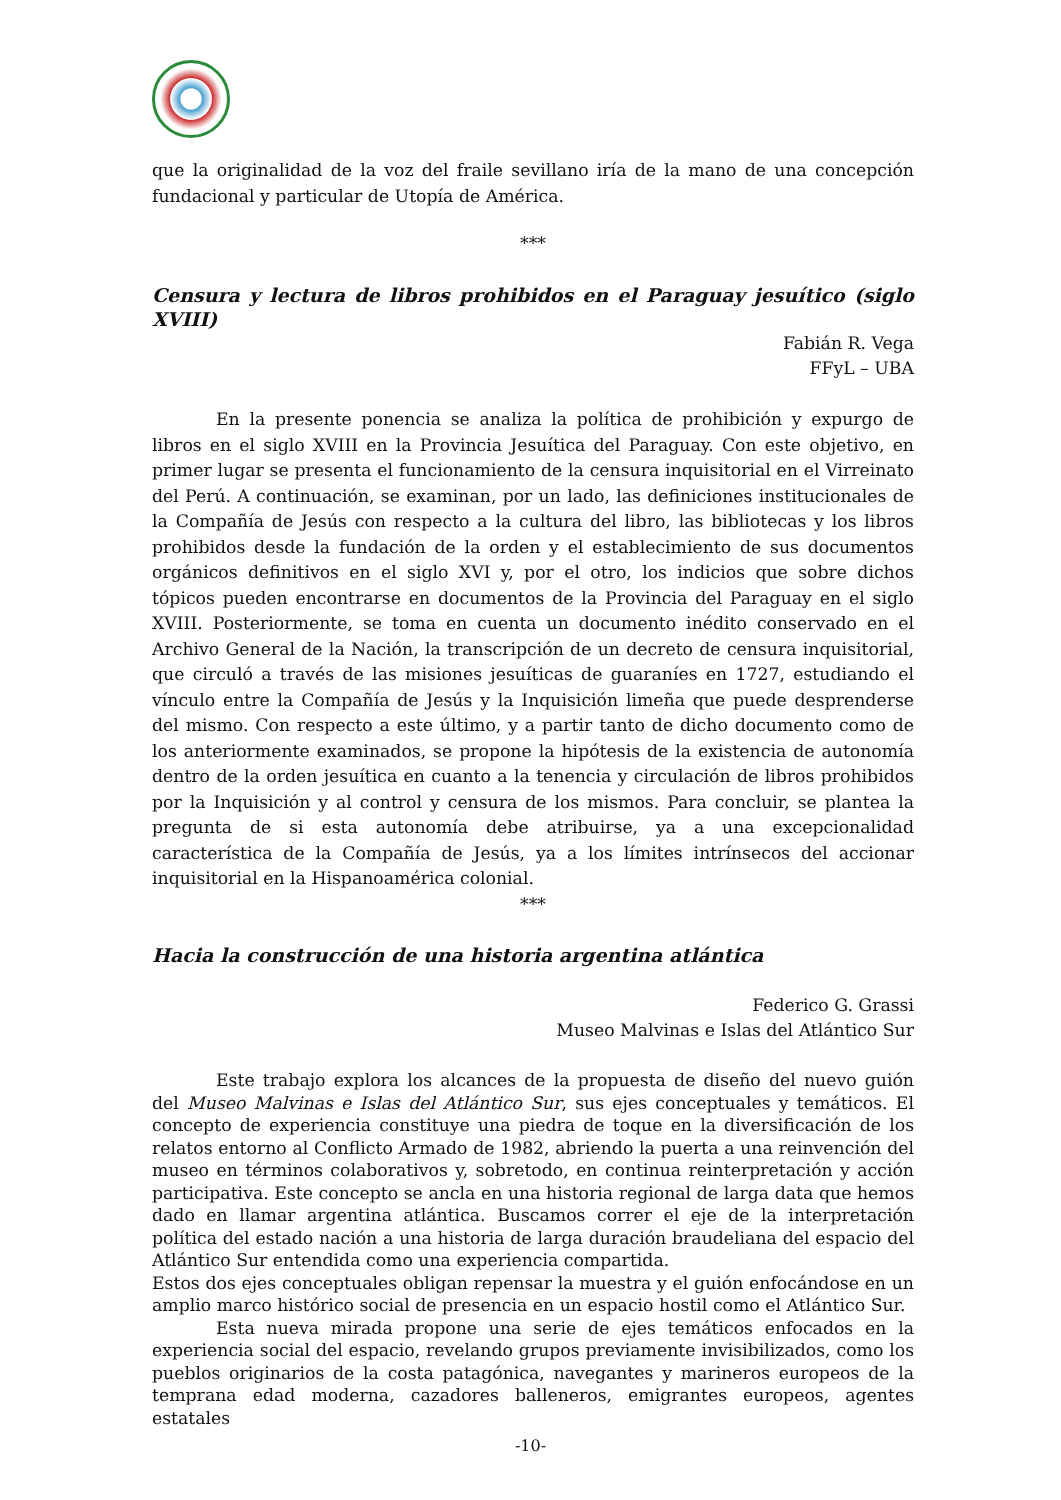que la originalidad de la voz del fraile sevillano iría de la mano de una concepción fundacional y particular de Utopía de América.
***
Censura y lectura de libros prohibidos en el Paraguay jesuítico (siglo XVIII)
Fabián R. Vega
FFyL – UBA
En la presente ponencia se analiza la política de prohibición y expurgo de libros en el siglo XVIII en la Provincia Jesuítica del Paraguay. Con este objetivo, en primer lugar se presenta el funcionamiento de la censura inquisitorial en el Virreinato del Perú. A continuación, se examinan, por un lado, las definiciones institucionales de la Compañía de Jesús con respecto a la cultura del libro, las bibliotecas y los libros prohibidos desde la fundación de la orden y el establecimiento de sus documentos orgánicos definitivos en el siglo XVI y, por el otro, los indicios que sobre dichos tópicos pueden encontrarse en documentos de la Provincia del Paraguay en el siglo XVIII. Posteriormente, se toma en cuenta un documento inédito conservado en el Archivo General de la Nación, la transcripción de un decreto de censura inquisitorial, que circuló a través de las misiones jesuíticas de guaraníes en 1727, estudiando el vínculo entre la Compañía de Jesús y la Inquisición limeña que puede desprenderse del mismo. Con respecto a este último, y a partir tanto de dicho documento como de los anteriormente examinados, se propone la hipótesis de la existencia de autonomía dentro de la orden jesuítica en cuanto a la tenencia y circulación de libros prohibidos por la Inquisición y al control y censura de los mismos. Para concluir, se plantea la pregunta de si esta autonomía debe atribuirse, ya a una excepcionalidad característica de la Compañía de Jesús, ya a los límites intrínsecos del accionar inquisitorial en la Hispanoamérica colonial.
***
Hacia la construcción de una historia argentina atlántica
Federico G. Grassi
Museo Malvinas e Islas del Atlántico Sur
Este trabajo explora los alcances de la propuesta de diseño del nuevo guión del Museo Malvinas e Islas del Atlántico Sur, sus ejes conceptuales y temáticos. El concepto de experiencia constituye una piedra de toque en la diversificación de los relatos entorno al Conflicto Armado de 1982, abriendo la puerta a una reinvención del museo en términos colaborativos y, sobretodo, en continua reinterpretación y acción participativa. Este concepto se ancla en una historia regional de larga data que hemos dado en llamar argentina atlántica. Buscamos correr el eje de la interpretación política del estado nación a una historia de larga duración braudeliana del espacio del Atlántico Sur entendida como una experiencia compartida.
Estos dos ejes conceptuales obligan repensar la muestra y el guión enfocándose en un amplio marco histórico social de presencia en un espacio hostil como el Atlántico Sur.
Esta nueva mirada propone una serie de ejes temáticos enfocados en la experiencia social del espacio, revelando grupos previamente invisibilizados, como los pueblos originarios de la costa patagónica, navegantes y marineros europeos de la temprana edad moderna, cazadores balleneros, emigrantes europeos, agentes estatales
-10-